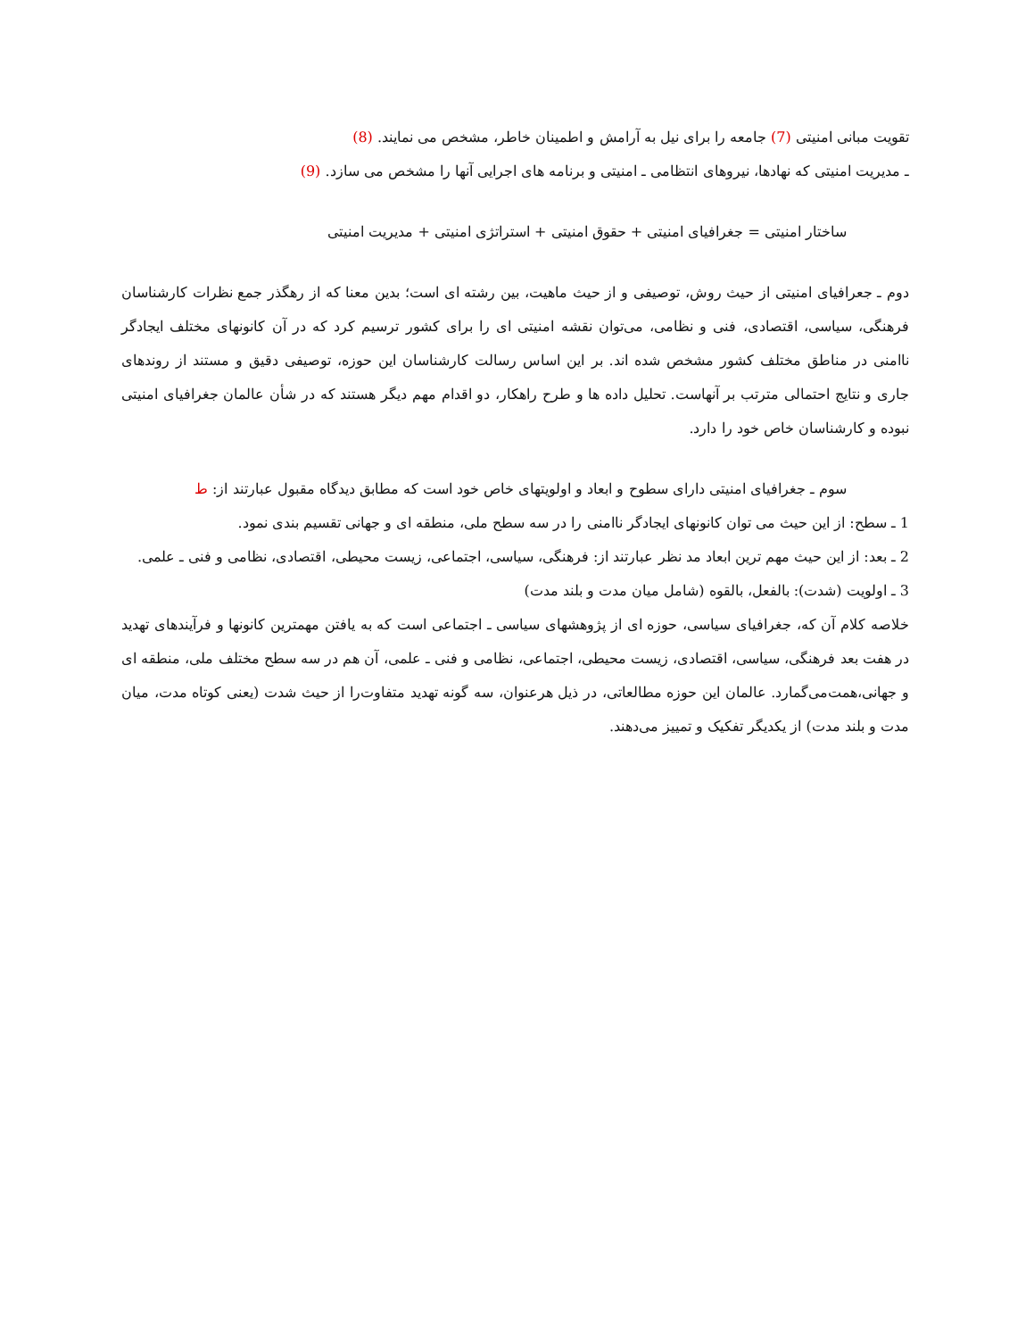تقویت مبانی امنیتی (7) جامعه را برای نیل به آرامش و اطمینان خاطر، مشخص می نمایند. (8)
ـ مدیریت امنیتی که نهادها، نیروهای انتظامی ـ امنیتی و برنامه های اجرایی آنها را مشخص می سازد. (9)
ساختار امنیتی = جغرافیای امنیتی + حقوق امنیتی + استراتژی امنیتی + مدیریت امنیتی
دوم ـ جعرافیای امنیتی از حیث روش، توصیفی و از حیث ماهیت، بین رشته ای است؛ بدین معنا که از رهگذر جمع نظرات کارشناسان فرهنگی، سیاسی، اقتصادی، فنی و نظامی، می‌توان نقشه امنیتی ای را برای کشور ترسیم کرد که در آن کانونهای مختلف ایجادگر ناامنی در مناطق مختلف کشور مشخص شده اند. بر این اساس رسالت کارشناسان این حوزه، توصیفی دقیق و مستند از روندهای جاری و نتایج احتمالی مترتب بر آنهاست. تحلیل داده ها و طرح راهکار، دو اقدام مهم دیگر هستند که در شأن عالمان جغرافیای امنیتی نبوده و کارشناسان خاص خود را دارد.
سوم ـ جغرافیای امنیتی دارای سطوح و ابعاد و اولویتهای خاص خود است که مطابق دیدگاه مقبول عبارتند از: ط
1 ـ سطح: از این حیث می توان کانونهای ایجادگر ناامنی را در سه سطح ملی، منطقه ای و جهانی تقسیم بندی نمود.
2 ـ بعد: از این حیث مهم ترین ابعاد مد نظر عبارتند از: فرهنگی، سیاسی، اجتماعی، زیست محیطی، اقتصادی، نظامی و فنی ـ علمی.
3 ـ اولویت (شدت): بالفعل، بالقوه (شامل میان مدت و بلند مدت)
خلاصه کلام آن که، جغرافیای سیاسی، حوزه ای از پژوهشهای سیاسی ـ اجتماعی است که به یافتن مهمترین کانونها و فرآیندهای تهدید در هفت بعد فرهنگی، سیاسی، اقتصادی، زیست محیطی، اجتماعی، نظامی و فنی ـ علمی، آن هم در سه سطح مختلف ملی، منطقه ای و جهانی،همت‌می‌گمارد. عالمان این حوزه مطالعاتی، در ذیل هرعنوان، سه گونه تهدید متفاوت‌را از حیث شدت (یعنی کوتاه مدت، میان مدت و بلند مدت) از یکدیگر تفکیک و تمییز می‌دهند.